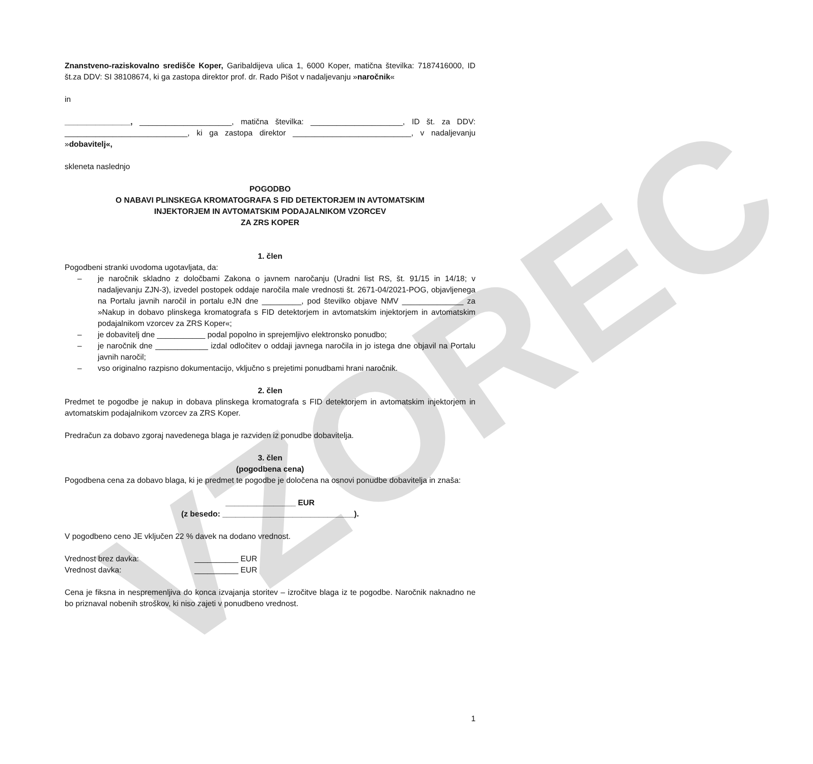VZOREC
Znanstveno-raziskovalno središče Koper, Garibaldijeva ulica 1, 6000 Koper, matična številka: 7187416000, ID št.za DDV: SI 38108674, ki ga zastopa direktor prof. dr. Rado Pišot v nadaljevanju »naročnik«
in
_______________, _____________________, matična številka: _____________________, ID št. za DDV: ____________________________, ki ga zastopa direktor ___________________________, v nadaljevanju »dobavitelj«,
skleneta naslednjo
POGODBO
O NABAVI PLINSKEGA KROMATOGRAFA S FID DETEKTORJEM IN AVTOMATSKIM
INJEKTORJEM IN AVTOMATSKIM PODAJALNIKOM VZORCEV
ZA ZRS KOPER
1. člen
Pogodbeni stranki uvodoma ugotavljata, da:
– je naročnik skladno z določbami Zakona o javnem naročanju (Uradni list RS, št. 91/15 in 14/18; v nadaljevanju ZJN-3), izvedel postopek oddaje naročila male vrednosti št. 2671-04/2021-POG, objavljenega na Portalu javnih naročil in portalu eJN dne _________, pod številko objave NMV ______________ za »Nakup in dobavo plinskega kromatografa s FID detektorjem in avtomatskim injektorjem in avtomatskim podajalnikom vzorcev za ZRS Koper«;
– je dobavitelj dne ___________ podal popolno in sprejemljivo elektronsko ponudbo;
– je naročnik dne ____________ izdal odločitev o oddaji javnega naročila in jo istega dne objavil na Portalu javnih naročil;
– vso originalno razpisno dokumentacijo, vključno s prejetimi ponudbami hrani naročnik.
2. člen
Predmet te pogodbe je nakup in dobava plinskega kromatografa s FID detektorjem in avtomatskim injektorjem in avtomatskim podajalnikom vzorcev za ZRS Koper.
Predračun za dobavo zgoraj navedenega blaga je razviden iz ponudbe dobavitelja.
3. člen
(pogodbena cena)
Pogodbena cena za dobavo blaga, ki je predmet te pogodbe je določena na osnovi ponudbe dobavitelja in znaša:
________________ EUR
(z besedo: ______________________________).
V pogodbeno ceno JE vključen 22 % davek na dodano vrednost.
Vrednost brez davka: __________ EUR
Vrednost davka: __________ EUR
Cena je fiksna in nespremenljiva do konca izvajanja storitev – izročitve blaga iz te pogodbe. Naročnik naknadno ne bo priznaval nobenih stroškov, ki niso zajeti v ponudbeno vrednost.
1